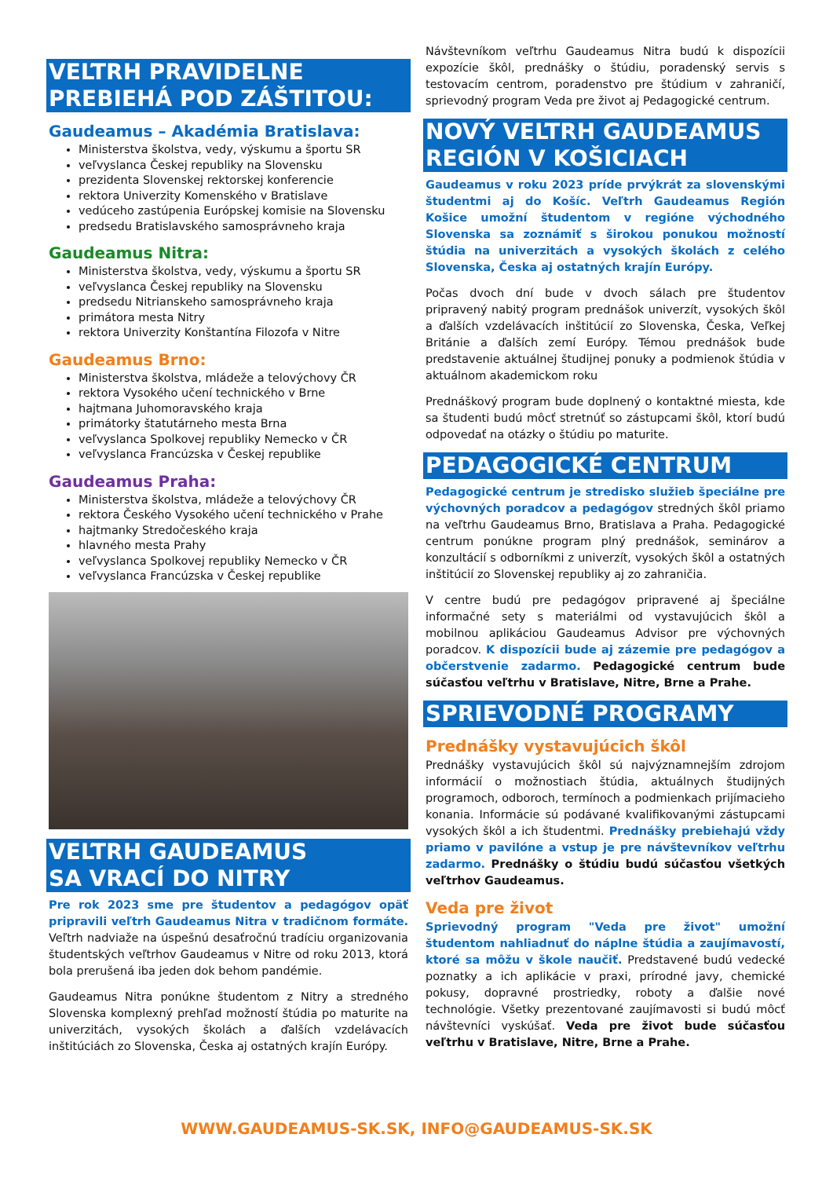VEĽTRH PRAVIDELNE
PREBIEHÁ POD ZÁŠTITOU:
Gaudeamus – Akadémia Bratislava:
Ministerstva školstva, vedy, výskumu a športu SR
veľvyslanca Českej republiky na Slovensku
prezidenta Slovenskej rektorskej konferencie
rektora Univerzity Komenského v Bratislave
vedúceho zastúpenia Európskej komisie na Slovensku
predsedu Bratislavského samosprávneho kraja
Gaudeamus Nitra:
Ministerstva školstva, vedy, výskumu a športu SR
veľvyslanca Českej republiky na Slovensku
predsedu Nitrianskeho samosprávneho kraja
primátora mesta Nitry
rektora Univerzity Konštantína Filozofa v Nitre
Gaudeamus Brno:
Ministerstva školstva, mládeže a telovýchovy ČR
rektora Vysokého učení technického v Brne
hajtmana Juhomoravského kraja
primátorky štatutárneho mesta Brna
veľvyslanca Spolkovej republiky Nemecko v ČR
veľvyslanca Francúzska v Českej republike
Gaudeamus Praha:
Ministerstva školstva, mládeže a telovýchovy ČR
rektora Českého Vysokého učení technického v Prahe
hajtmanky Stredočeského kraja
hlavného mesta Prahy
veľvyslanca Spolkovej republiky Nemecko v ČR
veľvyslanca Francúzska v Českej republike
VEĽTRH GAUDEAMUS
SA VRACÍ DO NITRY
Pre rok 2023 sme pre študentov a pedagógov opäť pripravili veľtrh Gaudeamus Nitra v tradičnom formáte. Veľtrh nadviaže na úspešnú desaťročnú tradíciu organizovania študentských veľtrhov Gaudeamus v Nitre od roku 2013, ktorá bola prerušená iba jeden dok behom pandémie.
Gaudeamus Nitra ponúkne študentom z Nitry a stredného Slovenska komplexný prehľad možností štúdia po maturite na univerzitách, vysokých školách a ďalších vzdelávacích inštitúciách zo Slovenska, Česka aj ostatných krajín Európy.
Návštevníkom veľtrhu Gaudeamus Nitra budú k dispozícii expozície škôl, prednášky o štúdiu, poradenský servis s testovacím centrom, poradenstvo pre štúdium v zahraničí, sprievodný program Veda pre život aj Pedagogické centrum.
NOVÝ VEĽTRH GAUDEAMUS
REGIÓN V KOŠICIACH
Gaudeamus v roku 2023 príde prvýkrát za slovenskými študentmi aj do Košíc. Veľtrh Gaudeamus Región Košice umožní študentom v regióne východného Slovenska sa zoznámiť s širokou ponukou možností štúdia na univerzitách a vysokých školách z celého Slovenska, Česka aj ostatných krajín Európy.
Počas dvoch dní bude v dvoch sálach pre študentov pripravený nabitý program prednášok univerzít, vysokých škôl a ďalších vzdelávacích inštitúcií zo Slovenska, Česka, Veľkej Británie a ďalších zemí Európy. Témou prednášok bude predstavenie aktuálnej študijnej ponuky a podmienok štúdia v aktuálnom akademickom roku
Prednáškový program bude doplnený o kontaktné miesta, kde sa študenti budú môcť stretnúť so zástupcami škôl, ktorí budú odpovedať na otázky o štúdiu po maturite.
PEDAGOGICKÉ CENTRUM
Pedagogické centrum je stredisko služieb špeciálne pre výchovných poradcov a pedagógov stredných škôl priamo na veľtrhu Gaudeamus Brno, Bratislava a Praha. Pedagogické centrum ponúkne program plný prednášok, seminárov a konzultácií s odborníkmi z univerzít, vysokých škôl a ostatných inštitúcií zo Slovenskej republiky aj zo zahraničia.
V centre budú pre pedagógov pripravené aj špeciálne informačné sety s materiálmi od vystavujúcich škôl a mobilnou aplikáciou Gaudeamus Advisor pre výchovných poradcov. K dispozícii bude aj zázemie pre pedagógov a občerstvenie zadarmo. Pedagogické centrum bude súčasťou veľtrhu v Bratislave, Nitre, Brne a Prahe.
SPRIEVODNÉ PROGRAMY
Prednášky vystavujúcich škôl
Prednášky vystavujúcich škôl sú najvýznamnejším zdrojom informácií o možnostiach štúdia, aktuálnych študijných programoch, odboroch, termínoch a podmienkach prijímacieho konania. Informácie sú podávané kvalifikovanými zástupcami vysokých škôl a ich študentmi. Prednášky prebiehajú vždy priamo v pavilóne a vstup je pre návštevníkov veľtrhu zadarmo. Prednášky o štúdiu budú súčasťou všetkých veľtrhov Gaudeamus.
Veda pre život
Sprievodný program "Veda pre život" umožní študentom nahliadnuť do náplne štúdia a zaujímavostí, ktoré sa môžu v škole naučiť. Predstavené budú vedecké poznatky a ich aplikácie v praxi, prírodné javy, chemické pokusy, dopravné prostriedky, roboty a ďalšie nové technológie. Všetky prezentované zaujímavosti si budú môcť návštevníci vyskúšať. Veda pre život bude súčasťou veľtrhu v Bratislave, Nitre, Brne a Prahe.
WWW.GAUDEAMUS-SK.SK, INFO@GAUDEAMUS-SK.SK